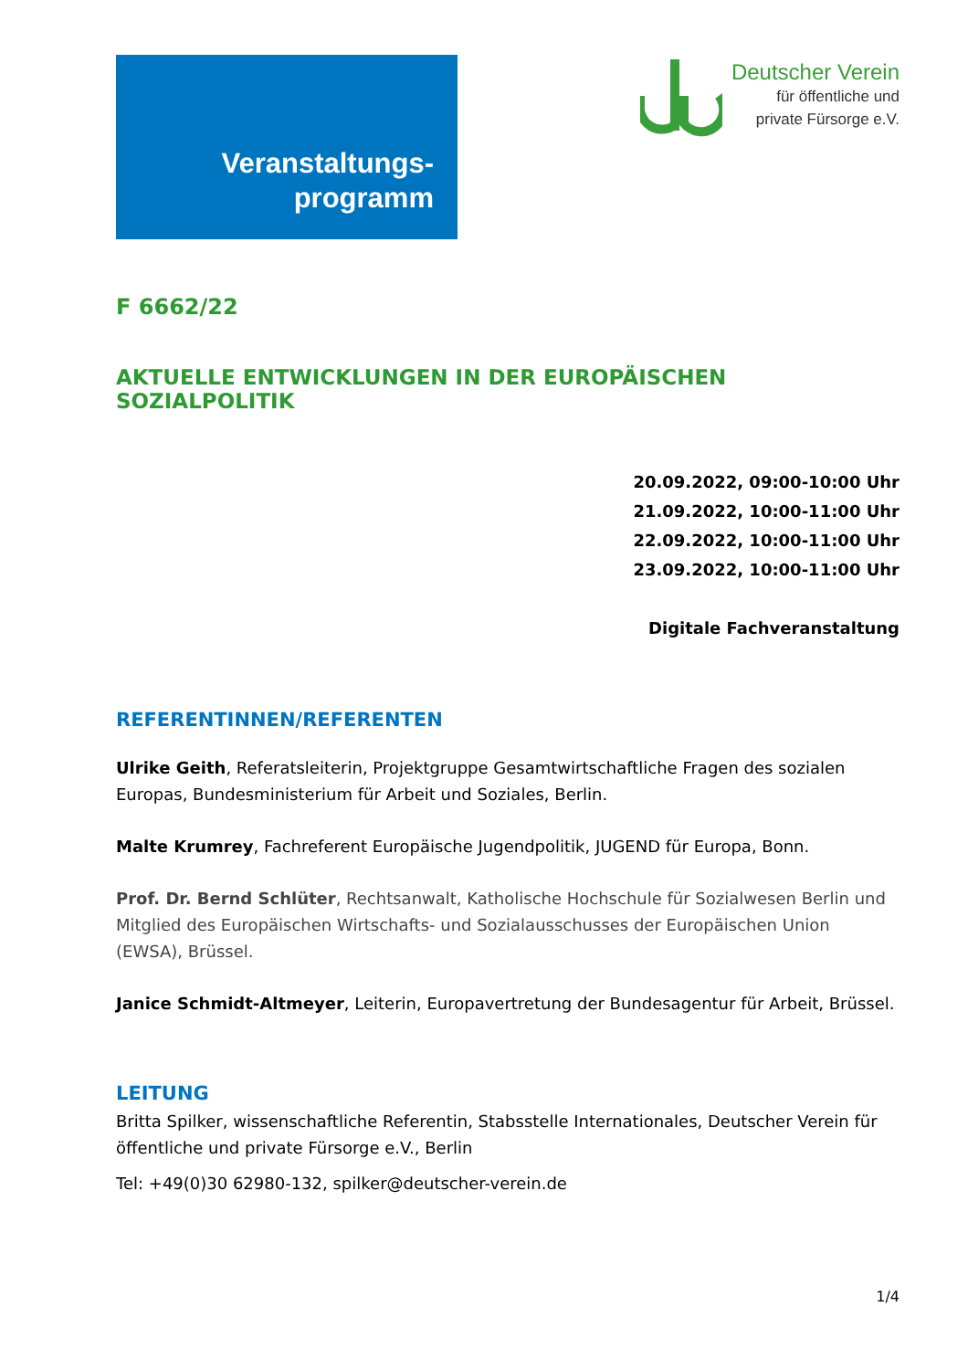Veranstaltungs-
programm
Deutscher Verein
für öffentliche und
private Fürsorge e.V.
F 6662/22
AKTUELLE ENTWICKLUNGEN IN DER EUROPÄISCHEN SOZIALPOLITIK
20.09.2022, 09:00-10:00 Uhr
21.09.2022, 10:00-11:00 Uhr
22.09.2022, 10:00-11:00 Uhr
23.09.2022, 10:00-11:00 Uhr
Digitale Fachveranstaltung
REFERENTINNEN/REFERENTEN
Ulrike Geith, Referatsleiterin, Projektgruppe Gesamtwirtschaftliche Fragen des sozialen Europas, Bundesministerium für Arbeit und Soziales, Berlin.
Malte Krumrey, Fachreferent Europäische Jugendpolitik, JUGEND für Europa, Bonn.
Prof. Dr. Bernd Schlüter, Rechtsanwalt, Katholische Hochschule für Sozialwesen Berlin und Mitglied des Europäischen Wirtschafts- und Sozialausschusses der Europäischen Union (EWSA), Brüssel.
Janice Schmidt-Altmeyer, Leiterin, Europavertretung der Bundesagentur für Arbeit, Brüssel.
LEITUNG
Britta Spilker, wissenschaftliche Referentin, Stabsstelle Internationales, Deutscher Verein für öffentliche und private Fürsorge e.V., Berlin
Tel: +49(0)30 62980-132, spilker@deutscher-verein.de
1/4